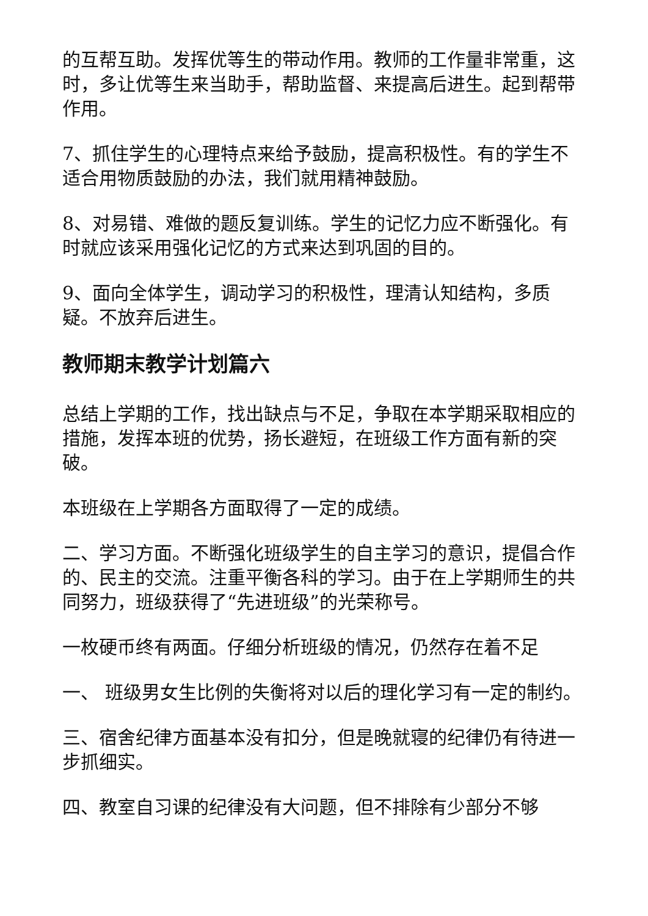的互帮互助。发挥优等生的带动作用。教师的工作量非常重，这时，多让优等生来当助手，帮助监督、来提高后进生。起到帮带作用。
7、抓住学生的心理特点来给予鼓励，提高积极性。有的学生不适合用物质鼓励的办法，我们就用精神鼓励。
8、对易错、难做的题反复训练。学生的记忆力应不断强化。有时就应该采用强化记忆的方式来达到巩固的目的。
9、面向全体学生，调动学习的积极性，理清认知结构，多质疑。不放弃后进生。
教师期末教学计划篇六
总结上学期的工作，找出缺点与不足，争取在本学期采取相应的措施，发挥本班的优势，扬长避短，在班级工作方面有新的突破。
本班级在上学期各方面取得了一定的成绩。
二、学习方面。不断强化班级学生的自主学习的意识，提倡合作的、民主的交流。注重平衡各科的学习。由于在上学期师生的共同努力，班级获得了“先进班级”的光荣称号。
一枚硬币终有两面。仔细分析班级的情况，仍然存在着不足
一、 班级男女生比例的失衡将对以后的理化学习有一定的制约。
三、宿舍纪律方面基本没有扣分，但是晚就寝的纪律仍有待进一步抓细实。
四、教室自习课的纪律没有大问题，但不排除有少部分不够